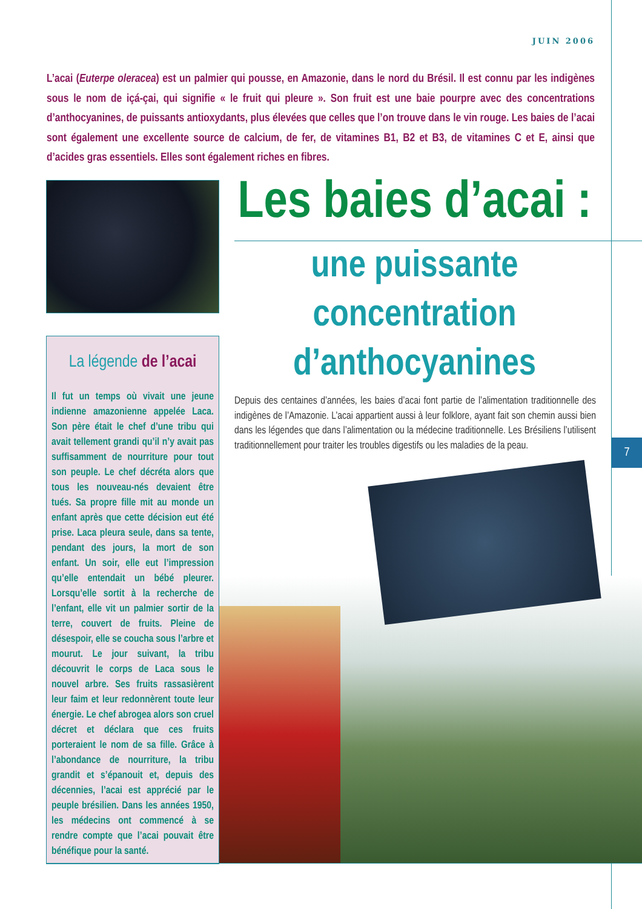JUIN 2006
L’acai (Euterpe oleracea) est un palmier qui pousse, en Amazonie, dans le nord du Brésil. Il est connu par les indigènes sous le nom de içá-çai, qui signifie « le fruit qui pleure ». Son fruit est une baie pourpre avec des concentrations d’anthocyanines, de puissants antioxydants, plus élevées que celles que l’on trouve dans le vin rouge. Les baies de l’acai sont également une excellente source de calcium, de fer, de vitamines B1, B2 et B3, de vitamines C et E, ainsi que d’acides gras essentiels. Elles sont également riches en fibres.
Les baies d’acai :
une puissante
concentration
d’anthocyanines
Depuis des centaines d’années, les baies d’acai font partie de l’alimentation traditionnelle des indigènes de l’Amazonie. L’acai appartient aussi à leur folklore, ayant fait son chemin aussi bien dans les légendes que dans l’alimentation ou la médecine traditionnelle. Les Brésiliens l’utilisent traditionnellement pour traiter les troubles digestifs ou les maladies de la peau.
7
La légende de l’acai
Il fut un temps où vivait une jeune indienne amazonienne appelée Laca. Son père était le chef d’une tribu qui avait tellement grandi qu’il n’y avait pas suffisamment de nourriture pour tout son peuple. Le chef décréta alors que tous les nouveau-nés devaient être tués. Sa propre fille mit au monde un enfant après que cette décision eut été prise. Laca pleura seule, dans sa tente, pendant des jours, la mort de son enfant. Un soir, elle eut l’impression qu’elle entendait un bébé pleurer. Lorsqu’elle sortit à la recherche de l’enfant, elle vit un palmier sortir de la terre, couvert de fruits. Pleine de désespoir, elle se coucha sous l’arbre et mourut. Le jour suivant, la tribu découvrit le corps de Laca sous le nouvel arbre. Ses fruits rassasièrent leur faim et leur redonnèrent toute leur énergie. Le chef abrogea alors son cruel décret et déclara que ces fruits porteraient le nom de sa fille. Grâce à l’abondance de nourriture, la tribu grandit et s’épanouit et, depuis des décennies, l’acai est apprécié par le peuple brésilien. Dans les années 1950, les médecins ont commencé à se rendre compte que l’acai pouvait être bénéfique pour la santé.